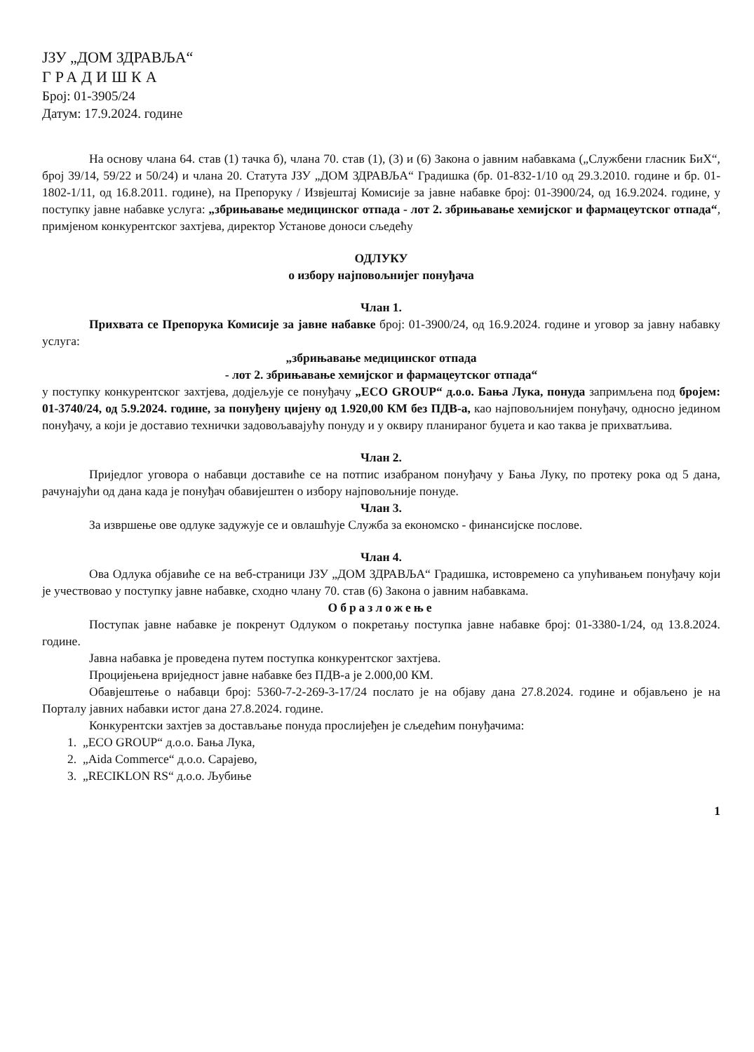ЈЗУ „ДОМ ЗДРАВЉА“
ГРАДИШКА
Број: 01-3905/24
Датум: 17.9.2024. године
На основу члана 64. став (1) тачка б), члана 70. став (1), (3) и (6) Закона о јавним набавкама („Службени гласник БиХ“, број 39/14, 59/22 и 50/24) и члана 20. Статута ЈЗУ „ДОМ ЗДРАВЉА“ Градишка (бр. 01-832-1/10 од 29.3.2010. године и бр. 01-1802-1/11, од 16.8.2011. године), на Препоруку / Извјештај Комисије за јавне набавке број: 01-3900/24, од 16.9.2024. године, у поступку јавне набавке услуга: „збрињавање медицинског отпада - лот 2. збрињавање хемијског и фармацеутског отпада“, примјеном конкурентског захтјева, директор Установе доноси сљедећу
ОДЛУКУ
о избору најповољнијег понуђача
Члан 1.
Прихвата се Препорука Комисије за јавне набавке број: 01-3900/24, од 16.9.2024. године и уговор за јавну набавку услуга:
„збрињавање медицинског отпада
- лот 2. збрињавање хемијског и фармацеутског отпада“
у поступку конкурентског захтјева, додјељује се понуђачу „ECO GROUP“ д.о.о. Бања Лука, понуда запримљена под бројем: 01-3740/24, од 5.9.2024. године, за понуђену цијену од 1.920,00 КМ без ПДВ-а, као најповољнијем понуђачу, односно јединoм понуђачу, а који је доставио технички задовољавајућу понуду и у оквиру планираног буџета и као таква је прихватљива.
Члан 2.
Приједлог уговора о набавци доставиће се на потпис изабраном понуђачу у Бања Луку, по протеку рока од 5 дана, рачунајући од дана када је понуђач обавијештен о избору најповољније понуде.
Члан 3.
За извршење ове одлуке задужује се и овлашћује Служба за економско - финансијске послове.
Члан 4.
Ова Одлука објавиће се на веб-страници ЈЗУ „ДОМ ЗДРАВЉА“ Градишка, истовремено са упућивањем понуђачу који је учествовао у поступку јавне набавке, сходно члану 70. став (6) Закона о јавним набавкама.
Образложење
Поступак јавне набавке је покренут Одлуком о покретању поступка јавне набавке број: 01-3380-1/24, од 13.8.2024. године.
Јавна набавка је проведена путем поступка конкурентског захтјева.
Процијењена вриједност јавне набавке без ПДВ-а је 2.000,00 КМ.
Обавјештење о набавци број: 5360-7-2-269-3-17/24 послато је на објаву дана 27.8.2024. године и објављено је на Порталу јавних набавки истог дана 27.8.2024. године.
Конкурентски захтјев за достављање понуда прослијеђен је сљедећим понуђачима:
1. „ECO GROUP“ д.о.о. Бања Лука,
2. „Aida Commerce“ д.о.о. Сарајево,
3. „RECIKLON RS“ д.о.о. Љубиње
1